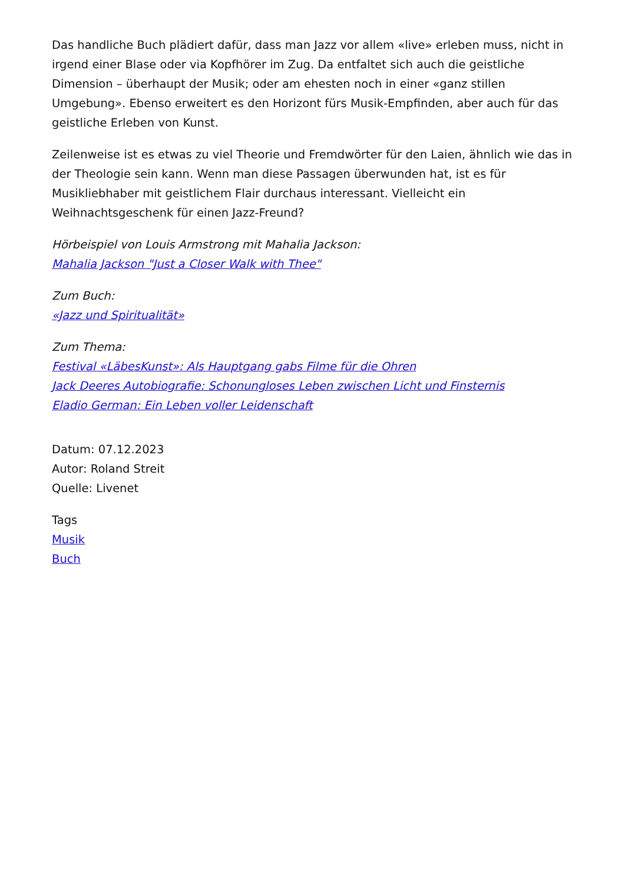Das handliche Buch plädiert dafür, dass man Jazz vor allem «live» erleben muss, nicht in irgend einer Blase oder via Kopfhörer im Zug. Da entfaltet sich auch die geistliche Dimension – überhaupt der Musik; oder am ehesten noch in einer «ganz stillen Umgebung». Ebenso erweitert es den Horizont fürs Musik-Empfinden, aber auch für das geistliche Erleben von Kunst.
Zeilenweise ist es etwas zu viel Theorie und Fremdwörter für den Laien, ähnlich wie das in der Theologie sein kann. Wenn man diese Passagen überwunden hat, ist es für Musikliebhaber mit geistlichem Flair durchaus interessant. Vielleicht ein Weihnachtsgeschenk für einen Jazz-Freund?
Hörbeispiel von Louis Armstrong mit Mahalia Jackson:
Mahalia Jackson "Just a Closer Walk with Thee"
Zum Buch:
«Jazz und Spiritualität»
Zum Thema:
Festival «LäbesKunst»: Als Hauptgang gabs Filme für die Ohren
Jack Deeres Autobiografie: Schonungloses Leben zwischen Licht und Finsternis
Eladio German: Ein Leben voller Leidenschaft
Datum: 07.12.2023
Autor: Roland Streit
Quelle: Livenet
Tags
Musik
Buch